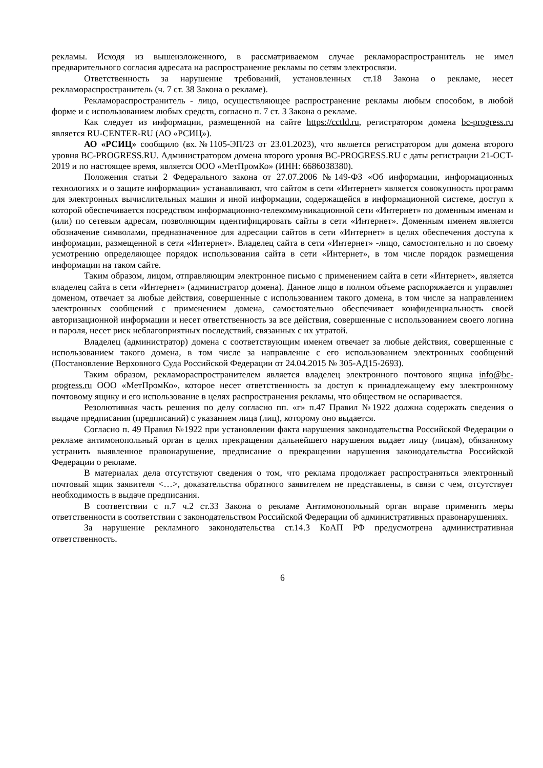рекламы. Исходя из вышеизложенного, в рассматриваемом случае рекламораспространитель не имел предварительного согласия адресата на распространение рекламы по сетям электросвязи.
Ответственность за нарушение требований, установленных ст.18 Закона о рекламе, несет рекламораспространитель (ч. 7 ст. 38 Закона о рекламе).
Рекламораспространитель - лицо, осуществляющее распространение рекламы любым способом, в любой форме и с использованием любых средств, согласно п. 7 ст. 3 Закона о рекламе.
Как следует из информации, размещенной на сайте https://cctld.ru, регистратором домена bc-progress.ru является RU-CENTER-RU (АО «РСИЦ»).
АО «РСИЦ» сообщило (вх.№1105-ЭП/23 от 23.01.2023), что является регистратором для домена второго уровня BC-PROGRESS.RU. Администратором домена второго уровня BC-PROGRESS.RU с даты регистрации 21-OCT-2019 и по настоящее время, является ООО «МетПромКо» (ИНН: 6686038380).
Положения статьи 2 Федерального закона от 27.07.2006 №149-ФЗ «Об информации, информационных технологиях и о защите информации» устанавливают, что сайтом в сети «Интернет» является совокупность программ для электронных вычислительных машин и иной информации, содержащейся в информационной системе, доступ к которой обеспечивается посредством информационно-телекоммуникационной сети «Интернет» по доменным именам и (или) по сетевым адресам, позволяющим идентифицировать сайты в сети «Интернет». Доменным именем является обозначение символами, предназначенное для адресации сайтов в сети «Интернет» в целях обеспечения доступа к информации, размещенной в сети «Интернет». Владелец сайта в сети «Интернет» -лицо, самостоятельно и по своему усмотрению определяющее порядок использования сайта в сети «Интернет», в том числе порядок размещения информации на таком сайте.
Таким образом, лицом, отправляющим электронное письмо с применением сайта в сети «Интернет», является владелец сайта в сети «Интернет» (администратор домена). Данное лицо в полном объеме распоряжается и управляет доменом, отвечает за любые действия, совершенные с использованием такого домена, в том числе за направлением электронных сообщений с применением домена, самостоятельно обеспечивает конфиденциальность своей авторизационной информации и несет ответственность за все действия, совершенные с использованием своего логина и пароля, несет риск неблагоприятных последствий, связанных с их утратой.
Владелец (администратор) домена с соответствующим именем отвечает за любые действия, совершенные с использованием такого домена, в том числе за направление с его использованием электронных сообщений (Постановление Верховного Суда Российской Федерации от 24.04.2015 № 305-АД15-2693).
Таким образом, рекламораспространителем является владелец электронного почтового ящика info@bc-progress.ru ООО «МетПромКо», которое несет ответственность за доступ к принадлежащему ему электронному почтовому ящику и его использование в целях распространения рекламы, что обществом не оспаривается.
Резолютивная часть решения по делу согласно пп. «г» п.47 Правил №1922 должна содержать сведения о выдаче предписания (предписаний) с указанием лица (лиц), которому оно выдается.
Согласно п. 49 Правил №1922 при установлении факта нарушения законодательства Российской Федерации о рекламе антимонопольный орган в целях прекращения дальнейшего нарушения выдает лицу (лицам), обязанному устранить выявленное правонарушение, предписание о прекращении нарушения законодательства Российской Федерации о рекламе.
В материалах дела отсутствуют сведения о том, что реклама продолжает распространяться электронный почтовый ящик заявителя <…>, доказательства обратного заявителем не представлены, в связи с чем, отсутствует необходимость в выдаче предписания.
В соответствии с п.7 ч.2 ст.33 Закона о рекламе Антимонопольный орган вправе применять меры ответственности в соответствии с законодательством Российской Федерации об административных правонарушениях.
За нарушение рекламного законодательства ст.14.3 КоАП РФ предусмотрена административная ответственность.
6